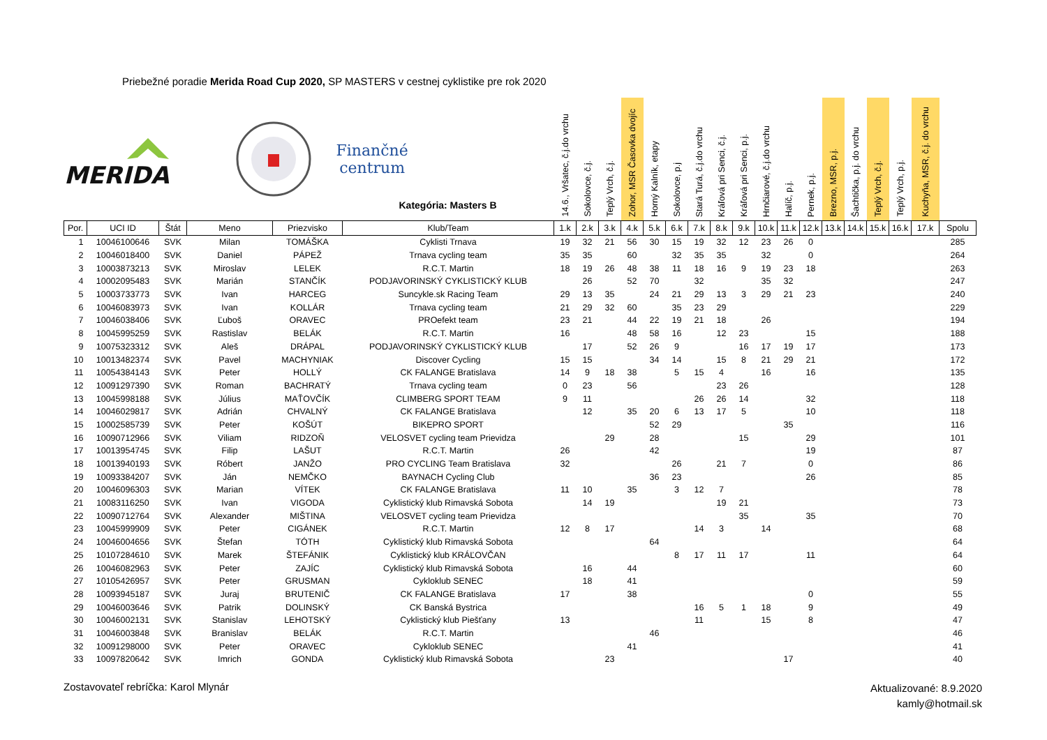Priebežné poradie Merida Road Cup 2020, SP MASTERS v cestnej cyklistike pre rok 2020
| MERIDA Finančné centrum Kategória: Masters B | | | | | | 14.6., Vršatec, č.j.do vrchu | Sokolovce, č.j. | Teplý Vrch, č.j. | Zohor, MSR Časovka dvojíc | Horný Kalník, etapy | Sokolovce, p.j | Stará Turá, č.j.do vrchu | Kráľová pri Senci, č.j. | Kráľová pri Senci, p.j. | Hrnčiarové, č.j.do vrchu | Halíč, p.j. | Pernek, p.j. | Brezno, MSR, p.j. | Šachtička, p.j. do vrchu | Teplý Vrch, č.j. | Teplý Vrch, p.j. | Kuchyňa, MSR, č.j. do vrchu | |
| Por. | UCI ID | Štát | Meno | Priezvisko | Klub/Team | 1.k | 2.k | 3.k | 4.k | 5.k | 6.k | 7.k | 8.k | 9.k | 10.k | 11.k | 12.k | 13.k | 14.k | 15.k | 16.k | 17.k | Spolu |
| 1 | 10046100646 | SVK | Milan | TOMÁŠKA | Cyklisti Trnava | 19 | 32 | 21 | 56 | 30 | 15 | 19 | 32 | 12 | 23 | 26 | 0 | | | | | | 285 |
| 2 | 10046018400 | SVK | Daniel | PÁPEŽ | Trnava cycling team | 35 | 35 | | 60 | | 32 | 35 | 35 | | 32 | | 0 | | | | | | 264 |
| 3 | 10003873213 | SVK | Miroslav | LELEK | R.C.T. Martin | 18 | 19 | 26 | 48 | 38 | 11 | 18 | 16 | 9 | 19 | 23 | 18 | | | | | | 263 |
| 4 | 10002095483 | SVK | Marián | STANČÍK | PODJAVORINSKÝ CYKLISTICKÝ KLUB | | 26 | | 52 | 70 | | 32 | | | 35 | 32 | | | | | | | 247 |
| 5 | 10003733773 | SVK | Ivan | HARCEG | Suncykle.sk Racing Team | 29 | 13 | 35 | | 24 | 21 | 29 | 13 | 3 | 29 | 21 | 23 | | | | | | 240 |
| 6 | 10046083973 | SVK | Ivan | KOLLÁR | Trnava cycling team | 21 | 29 | 32 | 60 | | 35 | 23 | 29 | | | | | | | | | | 229 |
| 7 | 10046038406 | SVK | Ľuboš | ORAVEC | PROefekt team | 23 | 21 | | 44 | 22 | 19 | 21 | 18 | | 26 | | | | | | | | 194 |
| 8 | 10045995259 | SVK | Rastislav | BELÁK | R.C.T. Martin | 16 | | | 48 | 58 | 16 | | 12 | 23 | | | 15 | | | | | | 188 |
| 9 | 10075323312 | SVK | Aleš | DRÁPAL | PODJAVORINSKÝ CYKLISTICKÝ KLUB | | 17 | | 52 | 26 | 9 | | | 16 | 17 | 19 | 17 | | | | | | 173 |
| 10 | 10013482374 | SVK | Pavel | MACHYNIAK | Discover Cycling | 15 | 15 | | | 34 | 14 | | 15 | 8 | 21 | 29 | 21 | | | | | | 172 |
| 11 | 10054384143 | SVK | Peter | HOLLÝ | CK FALANGE Bratislava | 14 | 9 | 18 | 38 | | 5 | 15 | 4 | | 16 | | 16 | | | | | | 135 |
| 12 | 10091297390 | SVK | Roman | BACHRATÝ | Trnava cycling team | 0 | 23 | | 56 | | | | 23 | 26 | | | | | | | | | 128 |
| 13 | 10045998188 | SVK | Július | MAŤOVČÍK | CLIMBERG SPORT TEAM | 9 | 11 | | | | | 26 | 26 | 14 | | | 32 | | | | | | 118 |
| 14 | 10046029817 | SVK | Adrián | CHVALNÝ | CK FALANGE Bratislava | | 12 | | 35 | 20 | 6 | 13 | 17 | 5 | | | 10 | | | | | | 118 |
| 15 | 10002585739 | SVK | Peter | KOŠÚT | BIKEPRO SPORT | | | | | 52 | 29 | | | | | 35 | | | | | | | 116 |
| 16 | 10090712966 | SVK | Viliam | RIDZOŇ | VELOSVET cycling team Prievidza | | | 29 | | 28 | | | | 15 | | | 29 | | | | | | 101 |
| 17 | 10013954745 | SVK | Filip | LAŠUT | R.C.T. Martin | 26 | | | | 42 | | | | | | | 19 | | | | | | 87 |
| 18 | 10013940193 | SVK | Róbert | JANŽO | PRO CYCLING Team Bratislava | 32 | | | | | 26 | | 21 | 7 | | | 0 | | | | | | 86 |
| 19 | 10093384207 | SVK | Ján | NEMČKO | BAYNACH Cycling Club | | | | | 36 | 23 | | | | | | 26 | | | | | | 85 |
| 20 | 10046096303 | SVK | Marian | VÍTEK | CK FALANGE Bratislava | 11 | 10 | | 35 | | 3 | 12 | 7 | | | | | | | | | | 78 |
| 21 | 10083116250 | SVK | Ivan | VIGODA | Cyklistický klub Rimavská Sobota | | 14 | 19 | | | | | 19 | 21 | | | | | | | | | 73 |
| 22 | 10090712764 | SVK | Alexander | MIŠTINA | VELOSVET cycling team Prievidza | | | | | | | | | 35 | | | 35 | | | | | | 70 |
| 23 | 10045999909 | SVK | Peter | CIGÁNEK | R.C.T. Martin | 12 | 8 | 17 | | | | 14 | 3 | | 14 | | | | | | | | 68 |
| 24 | 10046004656 | SVK | Štefan | TÓTH | Cyklistický klub Rimavská Sobota | | | | | 64 | | | | | | | | | | | | | 64 |
| 25 | 10107284610 | SVK | Marek | ŠTEFÁNIK | Cyklistický klub KRÁĽOVČAN | | | | | | 8 | 17 | 11 | 17 | | | 11 | | | | | | 64 |
| 26 | 10046082963 | SVK | Peter | ZAJÍC | Cyklistický klub Rimavská Sobota | | 16 | | 44 | | | | | | | | | | | | | | 60 |
| 27 | 10105426957 | SVK | Peter | GRUSMAN | Cykloklub SENEC | | 18 | | 41 | | | | | | | | | | | | | | 59 |
| 28 | 10093945187 | SVK | Juraj | BRUTENIČ | CK FALANGE Bratislava | 17 | | | 38 | | | | | | | | 0 | | | | | | 55 |
| 29 | 10046003646 | SVK | Patrik | DOLINSKÝ | CK Banská Bystrica | | | | | | | 16 | 5 | 1 | 18 | | 9 | | | | | | 49 |
| 30 | 10046002131 | SVK | Stanislav | LEHOTSKÝ | Cyklistický klub Piešťany | 13 | | | | | | 11 | | | 15 | | 8 | | | | | | 47 |
| 31 | 10046003848 | SVK | Branislav | BELÁK | R.C.T. Martin | | | | | 46 | | | | | | | | | | | | | 46 |
| 32 | 10091298000 | SVK | Peter | ORAVEC | Cykloklub SENEC | | | | 41 | | | | | | | | | | | | | | 41 |
| 33 | 10097820642 | SVK | Imrich | GONDA | Cyklistický klub Rimavská Sobota | | | 23 | | | | | | | | 17 | | | | | | | 40 |
Zostavovateľ rebríčka: Karol Mlynár
Aktualizované: 8.9.2020
kamly@hotmail.sk